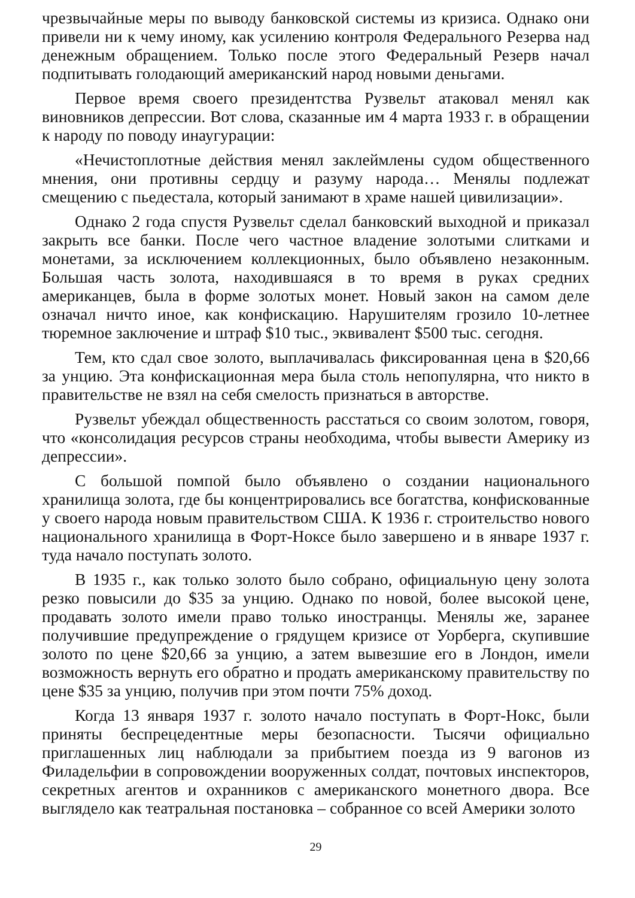чрезвычайные меры по выводу банковской системы из кризиса. Однако они привели ни к чему иному, как усилению контроля Федерального Резерва над денежным обращением. Только после этого Федеральный Резерв начал подпитывать голодающий американский народ новыми деньгами.
Первое время своего президентства Рузвельт атаковал менял как виновников депрессии. Вот слова, сказанные им 4 марта 1933 г. в обращении к народу по поводу инаугурации:
«Нечистоплотные действия менял заклеймлены судом общественного мнения, они противны сердцу и разуму народа… Менялы подлежат смещению с пьедестала, который занимают в храме нашей цивилизации».
Однако 2 года спустя Рузвельт сделал банковский выходной и приказал закрыть все банки. После чего частное владение золотыми слитками и монетами, за исключением коллекционных, было объявлено незаконным. Большая часть золота, находившаяся в то время в руках средних американцев, была в форме золотых монет. Новый закон на самом деле означал ничто иное, как конфискацию. Нарушителям грозило 10-летнее тюремное заключение и штраф $10 тыс., эквивалент $500 тыс. сегодня.
Тем, кто сдал свое золото, выплачивалась фиксированная цена в $20,66 за унцию. Эта конфискационная мера была столь непопулярна, что никто в правительстве не взял на себя смелость признаться в авторстве.
Рузвельт убеждал общественность расстаться со своим золотом, говоря, что «консолидация ресурсов страны необходима, чтобы вывести Америку из депрессии».
С большой помпой было объявлено о создании национального хранилища золота, где бы концентрировались все богатства, конфискованные у своего народа новым правительством США. К 1936 г. строительство нового национального хранилища в Форт-Ноксе было завершено и в январе 1937 г. туда начало поступать золото.
В 1935 г., как только золото было собрано, официальную цену золота резко повысили до $35 за унцию. Однако по новой, более высокой цене, продавать золото имели право только иностранцы. Менялы же, заранее получившие предупреждение о грядущем кризисе от Уорберга, скупившие золото по цене $20,66 за унцию, а затем вывезшие его в Лондон, имели возможность вернуть его обратно и продать американскому правительству по цене $35 за унцию, получив при этом почти 75% доход.
Когда 13 января 1937 г. золото начало поступать в Форт-Нокс, были приняты беспрецедентные меры безопасности. Тысячи официально приглашенных лиц наблюдали за прибытием поезда из 9 вагонов из Филадельфии в сопровождении вооруженных солдат, почтовых инспекторов, секретных агентов и охранников с американского монетного двора. Все выглядело как театральная постановка – собранное со всей Америки золото
29